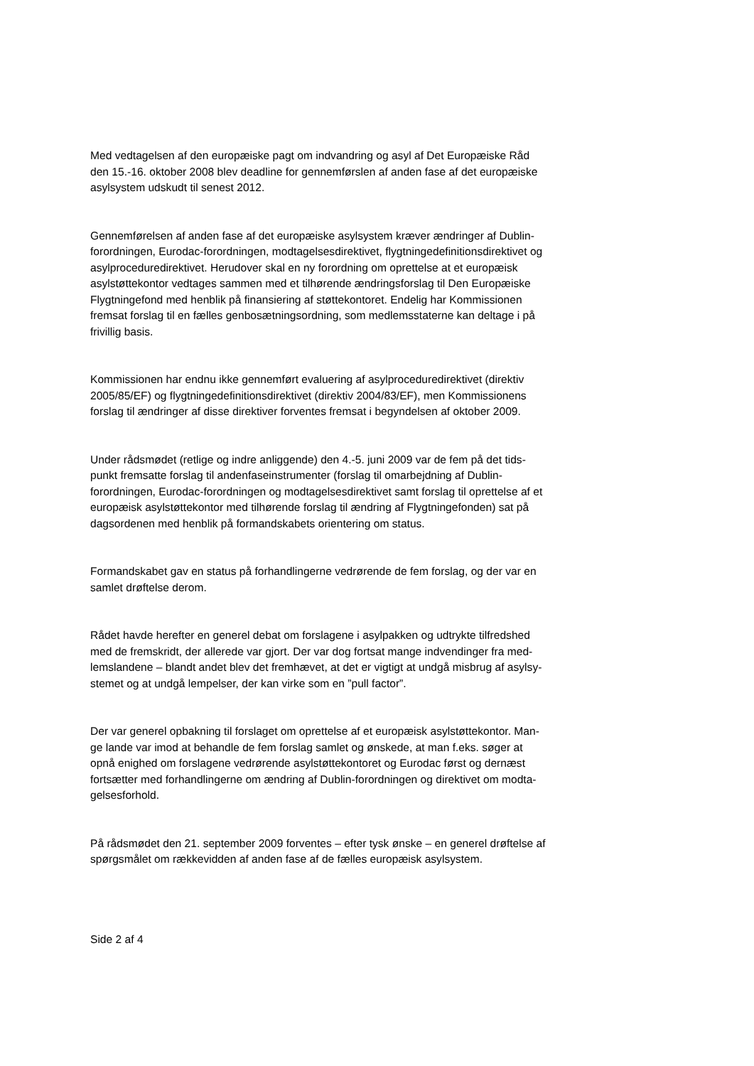Med vedtagelsen af den europæiske pagt om indvandring og asyl af Det Europæiske Råd
den 15.-16. oktober 2008 blev deadline for gennemførslen af anden fase af det europæiske
asylsystem udskudt til senest 2012.
Gennemførelsen af anden fase af det europæiske asylsystem kræver ændringer af Dublin-
forordningen, Eurodac-forordningen, modtagelsesdirektivet, flygtningedefinitionsdirektivet og
asylproceduredirektivet. Herudover skal en ny forordning om oprettelse at et europæisk
asylstøttekontor vedtages sammen med et tilhørende ændringsforslag til Den Europæiske
Flygtningefond med henblik på finansiering af støttekontoret. Endelig har Kommissionen
fremsat forslag til en fælles genbosætningsordning, som medlemsstaterne kan deltage i på
frivillig basis.
Kommissionen har endnu ikke gennemført evaluering af asylproceduredirektivet (direktiv
2005/85/EF) og flygtningedefinitionsdirektivet (direktiv 2004/83/EF), men Kommissionens
forslag til ændringer af disse direktiver forventes fremsat i begyndelsen af oktober 2009.
Under rådsmødet (retlige og indre anliggende) den 4.-5. juni 2009 var de fem på det tids-
punkt fremsatte forslag til andenfaseinstrumenter (forslag til omarbejdning af Dublin-
forordningen, Eurodac-forordningen og modtagelsesdirektivet samt forslag til oprettelse af et
europæisk asylstøttekontor med tilhørende forslag til ændring af Flygtningefonden) sat på
dagsordenen med henblik på formandskabets orientering om status.
Formandskabet gav en status på forhandlingerne vedrørende de fem forslag, og der var en
samlet drøftelse derom.
Rådet havde herefter en generel debat om forslagene i asylpakken og udtrykte tilfredshed
med de fremskridt, der allerede var gjort. Der var dog fortsat mange indvendinger fra med-
lemslandene – blandt andet blev det fremhævet, at det er vigtigt at undgå misbrug af asylsy-
stemet og at undgå lempelser, der kan virke som en ”pull factor”.
Der var generel opbakning til forslaget om oprettelse af et europæisk asylstøttekontor. Man-
ge lande var imod at behandle de fem forslag samlet og ønskede, at man f.eks. søger at
opnå enighed om forslagene vedrørende asylstøttekontoret og Eurodac først og dernæst
fortsætter med forhandlingerne om ændring af Dublin-forordningen og direktivet om modta-
gelsesforhold.
På rådsmødet den 21. september 2009 forventes – efter tysk ønske – en generel drøftelse af
spørgsmålet om rækkevidden af anden fase af de fælles europæisk asylsystem.
Side 2 af 4